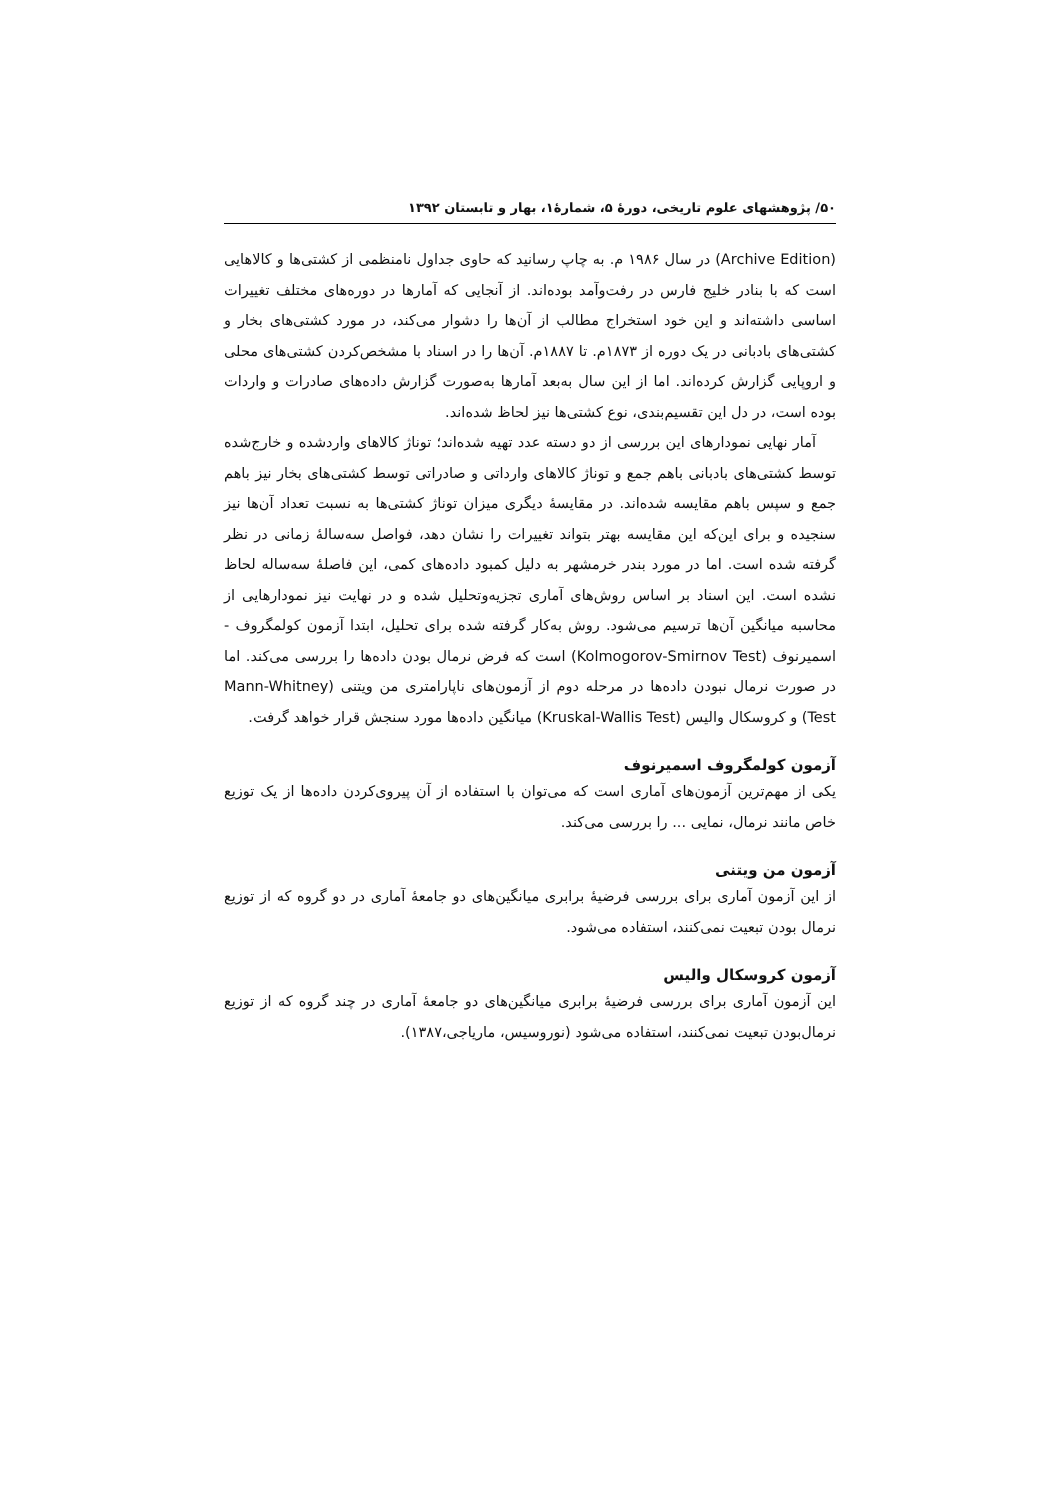۵۰/ پژوهشهای علوم تاریخی، دورهٔ ۵، شمارهٔ۱، بهار و تابستان ۱۳۹۲
(Archive Edition) در سال ۱۹۸۶ م. به چاپ رسانید که حاوی جداول نامنظمی از کشتی‌ها و کالاهایی است که با بنادر خلیج فارس در رفت‌وآمد بوده‌اند. از آنجایی که آمارها در دوره‌های مختلف تغییرات اساسی داشته‌اند و این خود استخراج مطالب از آن‌ها را دشوار می‌کند، در مورد کشتی‌های بخار و کشتی‌های بادبانی در یک دوره از ۱۸۷۳م. تا ۱۸۸۷م. آن‌ها را در اسناد با مشخص‌کردن کشتی‌های محلی و اروپایی گزارش کرده‌اند. اما از این سال به‌بعد آمارها به‌صورت گزارش داده‌های صادرات و واردات بوده است، در دل این تقسیم‌بندی، نوع کشتی‌ها نیز لحاظ شده‌اند.
آمار نهایی نمودارهای این بررسی از دو دسته عدد تهیه شده‌اند؛ توناژ کالاهای واردشده و خارج‌شده توسط کشتی‌های بادبانی باهم جمع و توناژ کالاهای وارداتی و صادراتی توسط کشتی‌های بخار نیز باهم جمع و سپس باهم مقایسه شده‌اند. در مقایسهٔ دیگری میزان توناژ کشتی‌ها به نسبت تعداد آن‌ها نیز سنجیده و برای این‌که این مقایسه بهتر بتواند تغییرات را نشان دهد، فواصل سه‌سالهٔ زمانی در نظر گرفته شده است. اما در مورد بندر خرمشهر به دلیل کمبود داده‌های کمی، این فاصلهٔ سه‌ساله لحاظ نشده است. این اسناد بر اساس روش‌های آماری تجزیه‌وتحلیل شده و در نهایت نیز نمودارهایی از محاسبه میانگین آن‌ها ترسیم می‌شود. روش به‌کار گرفته شده برای تحلیل، ابتدا آزمون کولمگروف - اسمیرنوف (Kolmogorov-Smirnov Test) است که فرض نرمال بودن داده‌ها را بررسی می‌کند. اما در صورت نرمال نبودن داده‌ها در مرحله دوم از آزمون‌های ناپارامتری من ویتنی (Mann-Whitney Test) و کروسکال والیس (Kruskal-Wallis Test) میانگین داده‌ها مورد سنجش قرار خواهد گرفت.
آزمون کولمگروف اسمیرنوف
یکی از مهم‌ترین آزمون‌های آماری است که می‌توان با استفاده از آن پیروی‌کردن داده‌ها از یک توزیع خاص مانند نرمال، نمایی ... را بررسی می‌کند.
آزمون من ویتنی
از این آزمون آماری برای بررسی فرضیهٔ برابری میانگین‌های دو جامعهٔ آماری در دو گروه که از توزیع نرمال بودن تبعیت نمی‌کنند، استفاده می‌شود.
آزمون کروسکال والیس
این آزمون آماری برای بررسی فرضیهٔ برابری میانگین‌های دو جامعهٔ آماری در چند گروه که از توزیع نرمال‌بودن تبعیت نمی‌کنند، استفاده می‌شود (نوروسیس، ماریاجی،۱۳۸۷).